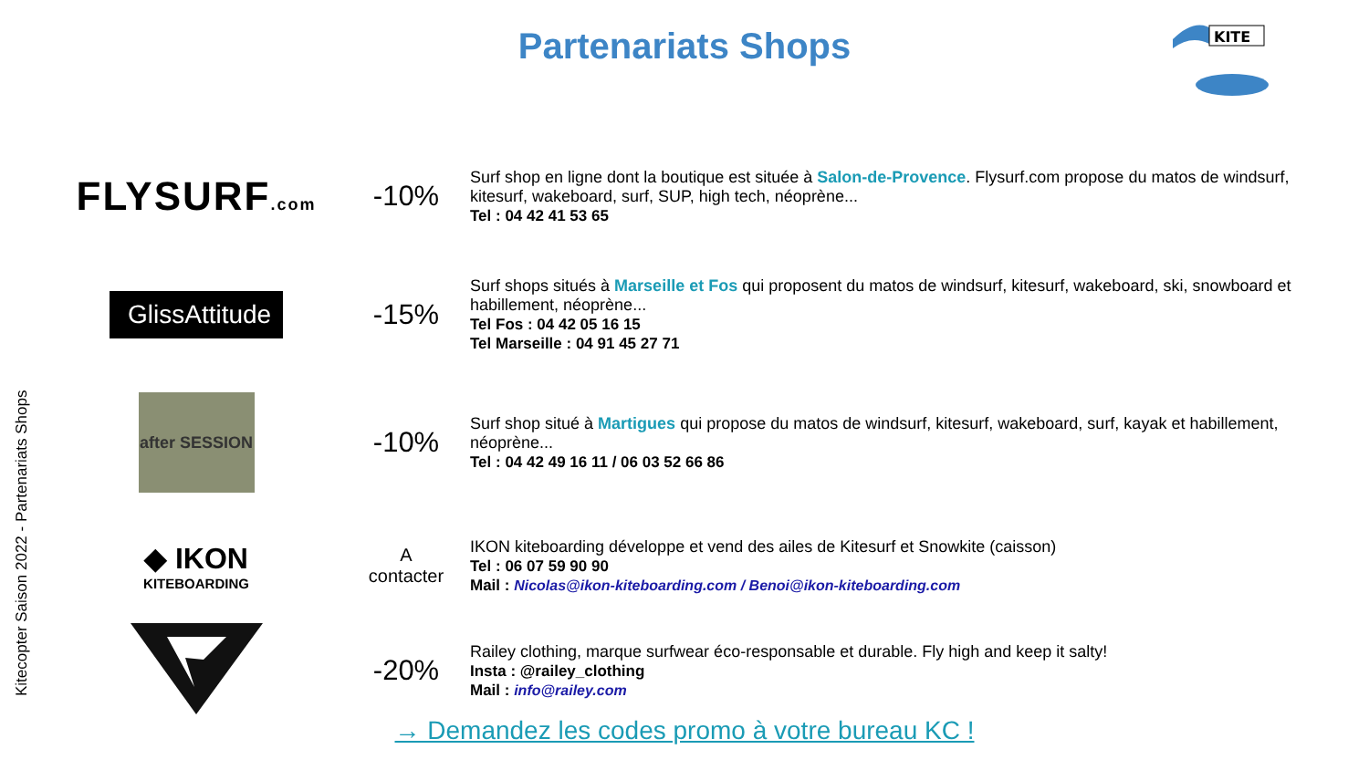Partenariats Shops
KITE
Kitecopter Saison 2022 - Partenariats Shops
| FLYSURF .com | -10% | Surf shop en ligne dont la boutique est située à Salon-de-Provence . Flysurf.com propose du matos de windsurf, kitesurf, wakeboard, surf, SUP, high tech, néoprène... Tel : 04 42 41 53 65 |
| GlissAttitude | -15% | Surf shops situés à Marseille et Fos qui proposent du matos de windsurf, kitesurf, wakeboard, ski, snowboard et habillement, néoprène... Tel Fos : 04 42 05 16 15 Tel Marseille : 04 91 45 27 71 |
| after SESSION | -10% | Surf shop situé à Martigues qui propose du matos de windsurf, kitesurf, wakeboard, surf, kayak et habillement, néoprène... Tel : 04 42 49 16 11 / 06 03 52 66 86 |
| ◆ IKON KITEBOARDING | A contacter | IKON kiteboarding développe et vend des ailes de Kitesurf et Snowkite (caisson) Tel : 06 07 59 90 90 Mail : Nicolas@ikon-kiteboarding.com / Benoi@ikon-kiteboarding.com |
| | -20% | Railey clothing, marque surfwear éco-responsable et durable. Fly high and keep it salty! Insta : @railey_clothing Mail : info@railey.com |
→ Demandez les codes promo à votre bureau KC !